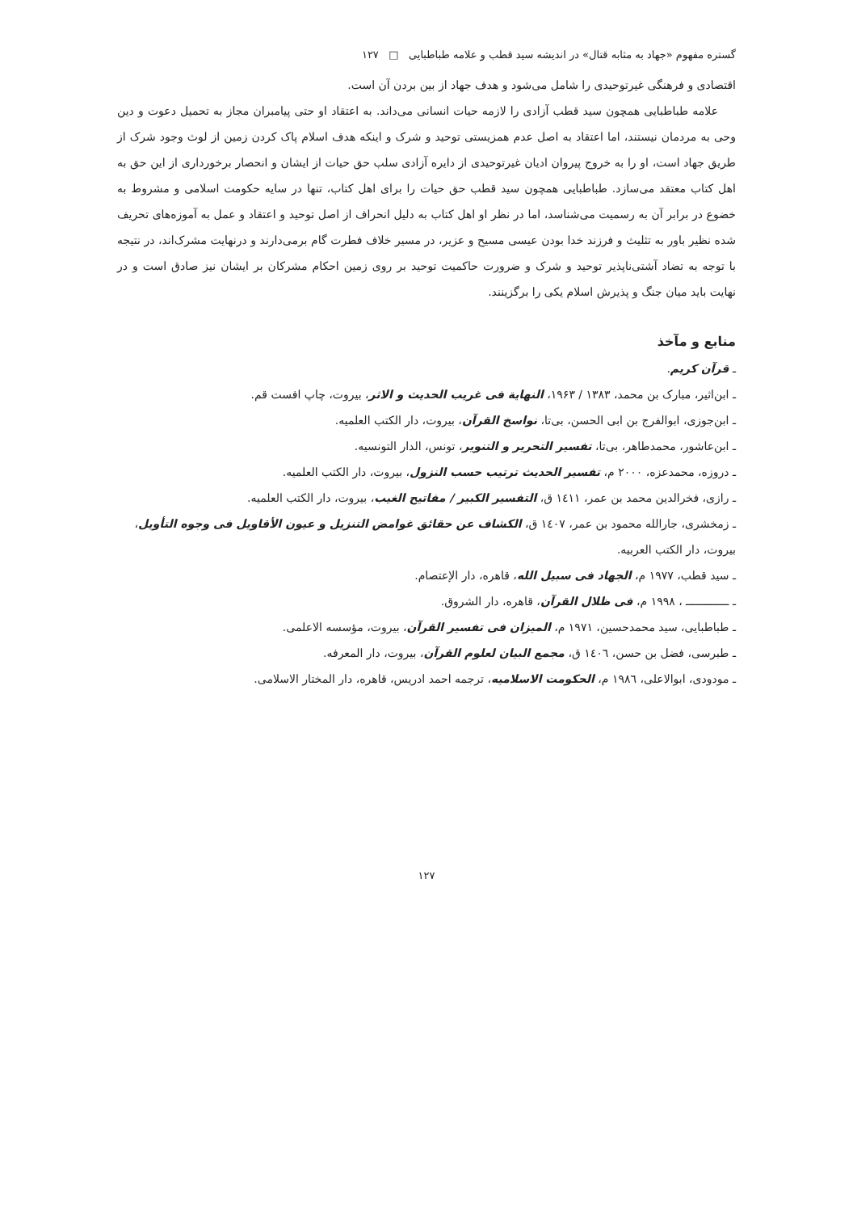گستره مفهوم «جهاد به مثابه قتال» در اندیشه سید قطب و علامه طباطبایی □ ۱۲۷
اقتصادی و فرهنگی غیرتوحیدی را شامل می‌شود و هدف جهاد از بین بردن آن است.
علامه طباطبایی همچون سید قطب آزادی را لازمه حیات انسانی می‌داند. به اعتقاد او حتی پیامبران مجاز به تحمیل دعوت و دین وحی به مردمان نیستند، اما اعتقاد به اصل عدم همزیستی توحید و شرک و اینکه هدف اسلام پاک کردن زمین از لوث وجود شرک از طریق جهاد است، او را به خروج پیروان ادیان غیرتوحیدی از دایره آزادی سلب حق حیات از ایشان و انحصار برخورداری از این حق به اهل کتاب معتقد می‌سازد. طباطبایی همچون سید قطب حق حیات را برای اهل کتاب، تنها در سایه حکومت اسلامی و مشروط به خضوع در برابر آن به رسمیت می‌شناسد، اما در نظر او اهل کتاب به دلیل انحراف از اصل توحید و اعتقاد و عمل به آموزه‌های تحریف شده نظیر باور به تثلیث و فرزند خدا بودن عیسی مسیح و عزیر، در مسیر خلاف فطرت گام برمی‌دارند و درنهایت مشرک‌اند، در نتیجه با توجه به تضاد آشتی‌ناپذیر توحید و شرک و ضرورت حاکمیت توحید بر روی زمین احکام مشرکان بر ایشان نیز صادق است و در نهایت باید میان جنگ و پذیرش اسلام یکی را برگزینند.
منابع و مآخذ
ـ قرآن کریم.
ـ ابن‌اثیر، مبارک بن محمد، ۱۳۸۳ / ۱۹۶۳، النهایة فی غریب الحدیث و الاثر، بیروت، چاپ افست قم.
ـ ابن‌جوزی، ابوالفرج بن ابی الحسن، بی‌تا، نواسخ القرآن، بیروت، دار الکتب العلمیه.
ـ ابن‌عاشور، محمدطاهر، بی‌تا، تفسیر التحریر و التنویر، تونس، الدار التونسیه.
ـ دروزه، محمدعزه، ۲۰۰۰ م، تفسیر الحدیث ترتیب حسب النزول، بیروت، دار الکتب العلمیه.
ـ رازی، فخرالدین محمد بن عمر، ١٤١١ ق، التفسیر الکبیر / مفاتیح الغیب، بیروت، دار الکتب العلمیه.
ـ زمخشری، جارالله محمود بن عمر، ١٤٠٧ ق، الکشاف عن حقائق غوامض التنزیل و عیون الأقاویل فی وجوه التأویل، بیروت، دار الکتب العربیه.
ـ سید قطب، ۱۹۷۷ م، الجهاد فی سبیل الله، قاهره، دار الإعتصام.
ـ ـــــــــــــ ، ۱۹۹۸ م، فی ظلال القرآن، قاهره، دار الشروق.
ـ طباطبایی، سید محمدحسین، ۱۹۷۱ م، المیزان فی تفسیر القرآن، بیروت، مؤسسه الاعلمی.
ـ طبرسی، فضل بن حسن، ١٤٠٦ ق، مجمع البیان لعلوم القرآن، بیروت، دار المعرفه.
ـ مودودی، ابوالاعلی، ١٩٨٦ م، الحکومت الاسلامیه، ترجمه احمد ادریس، قاهره، دار المختار الاسلامی.
۱۲۷